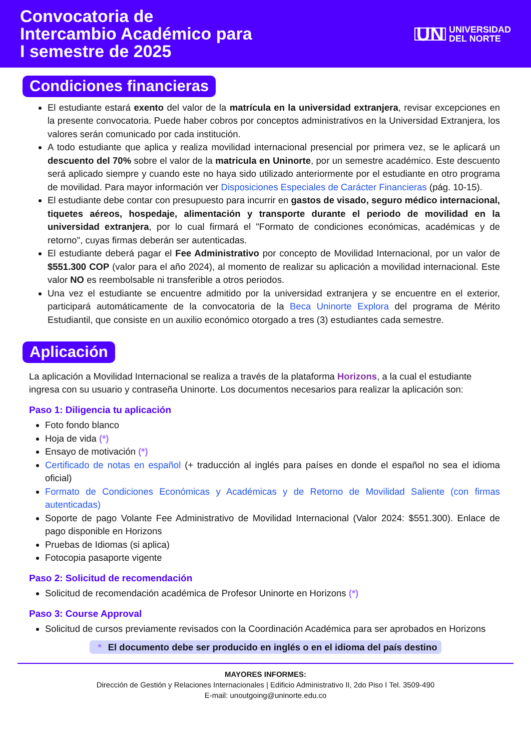Convocatoria de
Intercambio Académico para
I semestre de 2025
UN UNIVERSIDAD
DEL NORTE
Condiciones financieras
El estudiante estará exento del valor de la matrícula en la universidad extranjera, revisar excepciones en la presente convocatoria. Puede haber cobros por conceptos administrativos en la Universidad Extranjera, los valores serán comunicado por cada institución.
A todo estudiante que aplica y realiza movilidad internacional presencial por primera vez, se le aplicará un descuento del 70% sobre el valor de la matricula en Uninorte, por un semestre académico. Este descuento será aplicado siempre y cuando este no haya sido utilizado anteriormente por el estudiante en otro programa de movilidad. Para mayor información ver Disposiciones Especiales de Carácter Financieras (pág. 10-15).
El estudiante debe contar con presupuesto para incurrir en gastos de visado, seguro médico internacional, tiquetes aéreos, hospedaje, alimentación y transporte durante el periodo de movilidad en la universidad extranjera, por lo cual firmará el "Formato de condiciones económicas, académicas y de retorno", cuyas firmas deberán ser autenticadas.
El estudiante deberá pagar el Fee Administrativo por concepto de Movilidad Internacional, por un valor de $551.300 COP (valor para el año 2024), al momento de realizar su aplicación a movilidad internacional. Este valor NO es reembolsable ni transferible a otros periodos.
Una vez el estudiante se encuentre admitido por la universidad extranjera y se encuentre en el exterior, participará automáticamente de la convocatoria de la Beca Uninorte Explora del programa de Mérito Estudiantil, que consiste en un auxilio económico otorgado a tres (3) estudiantes cada semestre.
Aplicación
La aplicación a Movilidad Internacional se realiza a través de la plataforma Horizons, a la cual el estudiante ingresa con su usuario y contraseña Uninorte. Los documentos necesarios para realizar la aplicación son:
Paso 1: Diligencia tu aplicación
Foto fondo blanco
Hoja de vida (*)
Ensayo de motivación (*)
Certificado de notas en español (+ traducción al inglés para países en donde el español no sea el idioma oficial)
Formato de Condiciones Económicas y Académicas y de Retorno de Movilidad Saliente (con firmas autenticadas)
Soporte de pago Volante Fee Administrativo de Movilidad Internacional (Valor 2024: $551.300). Enlace de pago disponible en Horizons
Pruebas de Idiomas (si aplica)
Fotocopia pasaporte vigente
Paso 2: Solicitud de recomendación
Solicitud de recomendación académica de Profesor Uninorte en Horizons (*)
Paso 3: Course Approval
Solicitud de cursos previamente revisados con la Coordinación Académica para ser aprobados en Horizons
* El documento debe ser producido en inglés o en el idioma del país destino
MAYORES INFORMES:
Dirección de Gestión y Relaciones Internacionales | Edificio Administrativo II, 2do Piso I Tel. 3509-490
E-mail: unoutgoing@uninorte.edu.co